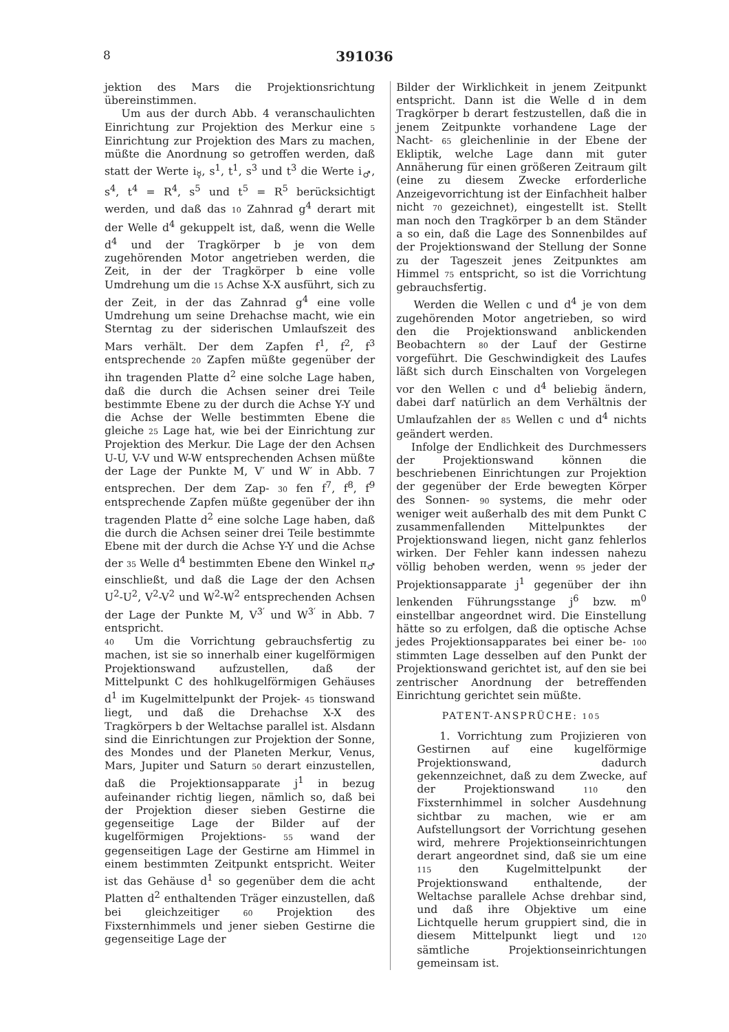8 391036
jektion des Mars die Projektionsrichtung übereinstimmen.
Um aus der durch Abb. 4 veranschaulichten Einrichtung zur Projektion des Merkur eine 5 Einrichtung zur Projektion des Mars zu machen, müßte die Anordnung so getroffen werden, daß statt der Werte i<sub>☿</sub>, s<sup>1</sup>, t<sup>1</sup>, s<sup>3</sup> und t<sup>3</sup> die Werte i<sub>♂</sub>, s<sup>4</sup>, t<sup>4</sup> = R<sup>4</sup>, s<sup>5</sup> und t<sup>5</sup> = R<sup>5</sup> berücksichtigt werden, und daß das 10 Zahnrad g<sup>4</sup> derart mit der Welle d<sup>4</sup> gekuppelt ist, daß, wenn die Welle d<sup>4</sup> und der Tragkörper b je von dem zugehörenden Motor angetrieben werden, die Zeit, in der der Tragkörper b eine volle Umdrehung um die 15 Achse X-X ausführt, sich zu der Zeit, in der das Zahnrad g<sup>4</sup> eine volle Umdrehung um seine Drehachse macht, wie ein Sterntag zu der siderischen Umlaufszeit des Mars verhält. Der dem Zapfen f<sup>1</sup>, f<sup>2</sup>, f<sup>3</sup> entsprechende 20 Zapfen müßte gegenüber der ihn tragenden Platte d<sup>2</sup> eine solche Lage haben, daß die durch die Achsen seiner drei Teile bestimmte Ebene zu der durch die Achse Y-Y und die Achse der Welle bestimmten Ebene die gleiche 25 Lage hat, wie bei der Einrichtung zur Projektion des Merkur. Die Lage der den Achsen U-U, V-V und W-W entsprechenden Achsen müßte der Lage der Punkte M, V′ und W′ in Abb. 7 entsprechen. Der dem Zap- 30 fen f<sup>7</sup>, f<sup>8</sup>, f<sup>9</sup> entsprechende Zapfen müßte gegenüber der ihn tragenden Platte d<sup>2</sup> eine solche Lage haben, daß die durch die Achsen seiner drei Teile bestimmte Ebene mit der durch die Achse Y-Y und die Achse der 35 Welle d<sup>4</sup> bestimmten Ebene den Winkel π<sub>♂</sub> einschließt, und daß die Lage der den Achsen U<sup>2</sup>-U<sup>2</sup>, V<sup>2</sup>-V<sup>2</sup> und W<sup>2</sup>-W<sup>2</sup> entsprechenden Achsen der Lage der Punkte M, V<sup>3′</sup> und W<sup>3′</sup> in Abb. 7 entspricht.
40 Um die Vorrichtung gebrauchsfertig zu machen, ist sie so innerhalb einer kugelförmigen Projektionswand aufzustellen, daß der Mittelpunkt C des hohlkugelförmigen Gehäuses d<sup>1</sup> im Kugelmittelpunkt der Projek- 45 tionswand liegt, und daß die Drehachse X-X des Tragkörpers b der Weltachse parallel ist. Alsdann sind die Einrichtungen zur Projektion der Sonne, des Mondes und der Planeten Merkur, Venus, Mars, Jupiter und Saturn 50 derart einzustellen, daß die Projektionsapparate j<sup>1</sup> in bezug aufeinander richtig liegen, nämlich so, daß bei der Projektion dieser sieben Gestirne die gegenseitige Lage der Bilder auf der kugelförmigen Projektions- 55 wand der gegenseitigen Lage der Gestirne am Himmel in einem bestimmten Zeitpunkt entspricht. Weiter ist das Gehäuse d<sup>1</sup> so gegenüber dem die acht Platten d<sup>2</sup> enthaltenden Träger einzustellen, daß bei gleichzeitiger 60 Projektion des Fixsternhimmels und jener sieben Gestirne die gegenseitige Lage der
Bilder der Wirklichkeit in jenem Zeitpunkt entspricht. Dann ist die Welle d in dem Tragkörper b derart festzustellen, daß die in jenem Zeitpunkte vorhandene Lage der Nacht- 65 gleichenlinie in der Ebene der Ekliptik, welche Lage dann mit guter Annäherung für einen größeren Zeitraum gilt (eine zu diesem Zwecke erforderliche Anzeigevorrichtung ist der Einfachheit halber nicht 70 gezeichnet), eingestellt ist. Stellt man noch den Tragkörper b an dem Ständer a so ein, daß die Lage des Sonnenbildes auf der Projektionswand der Stellung der Sonne zu der Tageszeit jenes Zeitpunktes am Himmel 75 entspricht, so ist die Vorrichtung gebrauchsfertig.
Werden die Wellen c und d<sup>4</sup> je von dem zugehörenden Motor angetrieben, so wird den die Projektionswand anblickenden Beobachtern 80 der Lauf der Gestirne vorgeführt. Die Geschwindigkeit des Laufes läßt sich durch Einschalten von Vorgelegen vor den Wellen c und d<sup>4</sup> beliebig ändern, dabei darf natürlich an dem Verhältnis der Umlaufzahlen der 85 Wellen c und d<sup>4</sup> nichts geändert werden.
Infolge der Endlichkeit des Durchmessers der Projektionswand können die beschriebenen Einrichtungen zur Projektion der gegenüber der Erde bewegten Körper des Sonnen- 90 systems, die mehr oder weniger weit außerhalb des mit dem Punkt C zusammenfallenden Mittelpunktes der Projektionswand liegen, nicht ganz fehlerlos wirken. Der Fehler kann indessen nahezu völlig behoben werden, wenn 95 jeder der Projektionsapparate j<sup>1</sup> gegenüber der ihn lenkenden Führungsstange j<sup>6</sup> bzw. m<sup>0</sup> einstellbar angeordnet wird. Die Einstellung hätte so zu erfolgen, daß die optische Achse jedes Projektionsapparates bei einer be- 100 stimmten Lage desselben auf den Punkt der Projektionswand gerichtet ist, auf den sie bei zentrischer Anordnung der betreffenden Einrichtung gerichtet sein müßte.
PATENT-ANSPRÜCHE: 105
1. Vorrichtung zum Projizieren von Gestirnen auf eine kugelförmige Projektionswand, dadurch gekennzeichnet, daß zu dem Zwecke, auf der Projektionswand 110 den Fixsternhimmel in solcher Ausdehnung sichtbar zu machen, wie er am Aufstellungsort der Vorrichtung gesehen wird, mehrere Projektionseinrichtungen derart angeordnet sind, daß sie um eine 115 den Kugelmittelpunkt der Projektionswand enthaltende, der Weltachse parallele Achse drehbar sind, und daß ihre Objektive um eine Lichtquelle herum gruppiert sind, die in diesem Mittelpunkt liegt und 120 sämtliche Projektionseinrichtungen gemeinsam ist.